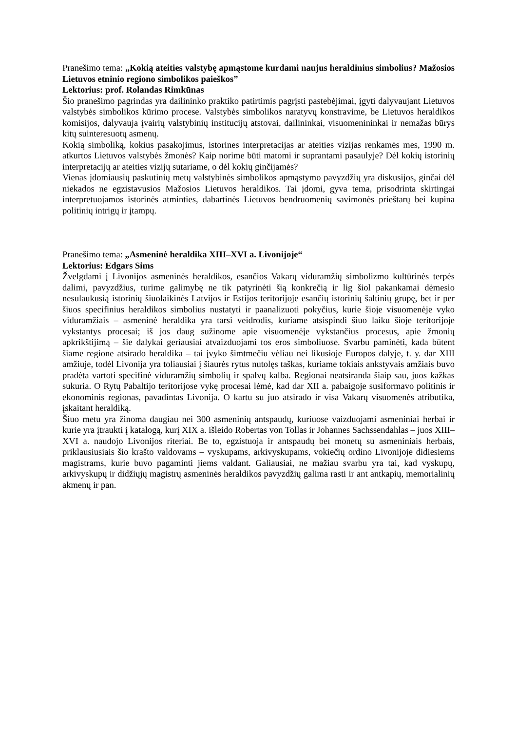Pranešimo tema: „Kokią ateities valstybę apmąstome kurdami naujus heraldinius simbolius? Mažosios Lietuvos etninio regiono simbolikos paieškos”
Lektorius: prof. Rolandas Rimkūnas
Šio pranešimo pagrindas yra dailininko praktiko patirtimis pagrįsti pastebėjimai, įgyti dalyvaujant Lietuvos valstybės simbolikos kūrimo procese. Valstybės simbolikos naratyvų konstravime, be Lietuvos heraldikos komisijos, dalyvauja įvairių valstybinių institucijų atstovai, dailininkai, visuomenininkai ir nemažas būrys kitų suinteresuotų asmenų.
Kokią simboliką, kokius pasakojimus, istorines interpretacijas ar ateities vizijas renkamės mes, 1990 m. atkurtos Lietuvos valstybės žmonės? Kaip norime būti matomi ir suprantami pasaulyje? Dėl kokių istorinių interpretacijų ar ateities vizijų sutariame, o dėl kokių ginčijamės?
Vienas įdomiausių paskutinių metų valstybinės simbolikos apmąstymo pavyzdžių yra diskusijos, ginčai dėl niekados ne egzistavusios Mažosios Lietuvos heraldikos. Tai įdomi, gyva tema, prisodrinta skirtingai interpretuojamos istorinės atminties, dabartinės Lietuvos bendruomenių savimonės prieštarų bei kupina politinių intrigų ir įtampų.
Pranešimo tema: „Asmeninė heraldika XIII–XVI a. Livonijoje“
Lektorius: Edgars Sims
Žvelgdami į Livonijos asmeninės heraldikos, esančios Vakarų viduramžių simbolizmo kultūrinės terpės dalimi, pavyzdžius, turime galimybę ne tik patyrinėti šią konkrečią ir lig šiol pakankamai dėmesio nesulaukusią istorinių šiuolaikinės Latvijos ir Estijos teritorijoje esančių istorinių šaltinių grupę, bet ir per šiuos specifinius heraldikos simbolius nustatyti ir paanalizuoti pokyčius, kurie šioje visuomenėje vyko viduramžiais – asmeninė heraldika yra tarsi veidrodis, kuriame atsispindi šiuo laiku šioje teritorijoje vykstantys procesai; iš jos daug sužinome apie visuomenėje vykstančius procesus, apie žmonių apkrikštijimą – šie dalykai geriausiai atvaizduojami tos eros simboliuose. Svarbu paminėti, kada būtent šiame regione atsirado heraldika – tai įvyko šimtmečiu vėliau nei likusioje Europos dalyje, t. y. dar XIII amžiuje, todėl Livonija yra toliausiai į šiaurės rytus nutolęs taškas, kuriame tokiais ankstyvais amžiais buvo pradėta vartoti specifinė viduramžių simbolių ir spalvų kalba. Regionai neatsiranda šiaip sau, juos kažkas sukuria. O Rytų Pabaltijo teritorijose vykę procesai lėmė, kad dar XII a. pabaigoje susiformavo politinis ir ekonominis regionas, pavadintas Livonija. O kartu su juo atsirado ir visa Vakarų visuomenės atributika, įskaitant heraldiką.
Šiuo metu yra žinoma daugiau nei 300 asmeninių antspaudų, kuriuose vaizduojami asmeniniai herbai ir kurie yra įtraukti į katalogą, kurį XIX a. išleido Robertas von Tollas ir Johannes Sachssendahlas – juos XIII–XVI a. naudojo Livonijos riteriai. Be to, egzistuoja ir antspaudų bei monetų su asmeniniais herbais, priklausiusiais šio krašto valdovams – vyskupams, arkivyskupams, vokiečių ordino Livonijoje didiesiems magistrams, kurie buvo pagaminti jiems valdant. Galiausiai, ne mažiau svarbu yra tai, kad vyskupų, arkivyskupų ir didžiųjų magistrų asmeninės heraldikos pavyzdžių galima rasti ir ant antkapių, memorialinių akmenų ir pan.